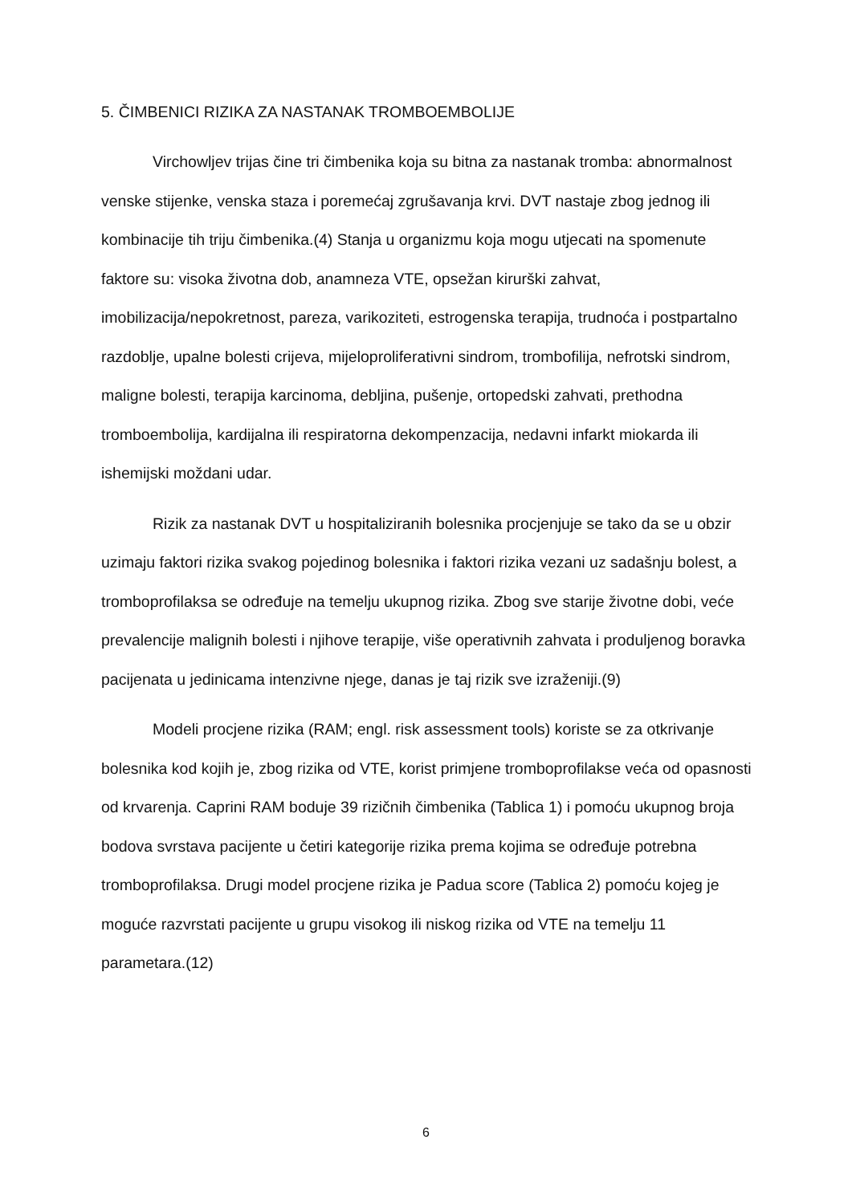5. ČIMBENICI RIZIKA ZA NASTANAK TROMBOEMBOLIJE
Virchowljev trijas čine tri čimbenika koja su bitna za nastanak tromba: abnormalnost venske stijenke, venska staza i poremećaj zgrušavanja krvi. DVT nastaje zbog jednog ili kombinacije tih triju čimbenika.(4) Stanja u organizmu koja mogu utjecati na spomenute faktore su: visoka životna dob, anamneza VTE, opsežan kirurški zahvat, imobilizacija/nepokretnost, pareza, varikoziteti, estrogenska terapija, trudnoća i postpartalno razdoblje, upalne bolesti crijeva, mijeloproliferativni sindrom, trombofilija, nefrotski sindrom, maligne bolesti, terapija karcinoma, debljina, pušenje, ortopedski zahvati, prethodna tromboembolija, kardijalna ili respiratorna dekompenzacija, nedavni infarkt miokarda ili ishemijski moždani udar.
Rizik za nastanak DVT u hospitaliziranih bolesnika procjenjuje se tako da se u obzir uzimaju faktori rizika svakog pojedinog bolesnika i faktori rizika vezani uz sadašnju bolest, a tromboprofilaksa se određuje na temelju ukupnog rizika. Zbog sve starije životne dobi, veće prevalencije malignih bolesti i njihove terapije, više operativnih zahvata i produljenog boravka pacijenata u jedinicama intenzivne njege, danas je taj rizik sve izraženiji.(9)
Modeli procjene rizika (RAM; engl. risk assessment tools) koriste se za otkrivanje bolesnika kod kojih je, zbog rizika od VTE, korist primjene tromboprofilakse veća od opasnosti od krvarenja. Caprini RAM boduje 39 rizičnih čimbenika (Tablica 1) i pomoću ukupnog broja bodova svrstava pacijente u četiri kategorije rizika prema kojima se određuje potrebna tromboprofilaksa. Drugi model procjene rizika je Padua score (Tablica 2) pomoću kojeg je moguće razvrstati pacijente u grupu visokog ili niskog rizika od VTE na temelju 11 parametara.(12)
6